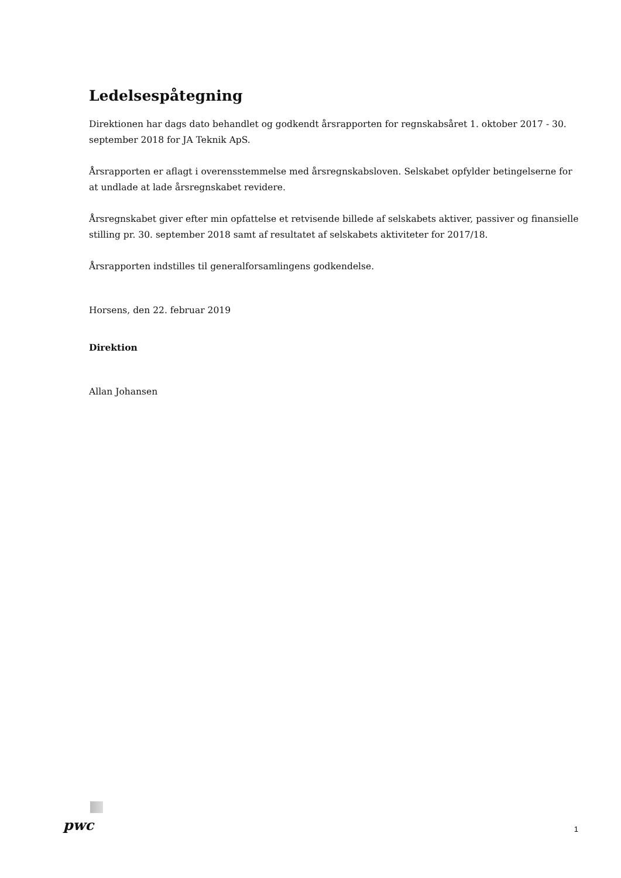Ledelsespåtegning
Direktionen har dags dato behandlet og godkendt årsrapporten for regnskabsåret 1. oktober 2017 - 30. september 2018 for JA Teknik ApS.
Årsrapporten er aflagt i overensstemmelse med årsregnskabsloven. Selskabet opfylder betingelserne for at undlade at lade årsregnskabet revidere.
Årsregnskabet giver efter min opfattelse et retvisende billede af selskabets aktiver, passiver og finansielle stilling pr. 30. september 2018 samt af resultatet af selskabets aktiviteter for 2017/18.
Årsrapporten indstilles til generalforsamlingens godkendelse.
Horsens, den 22. februar 2019
Direktion
Allan Johansen
pwc
1